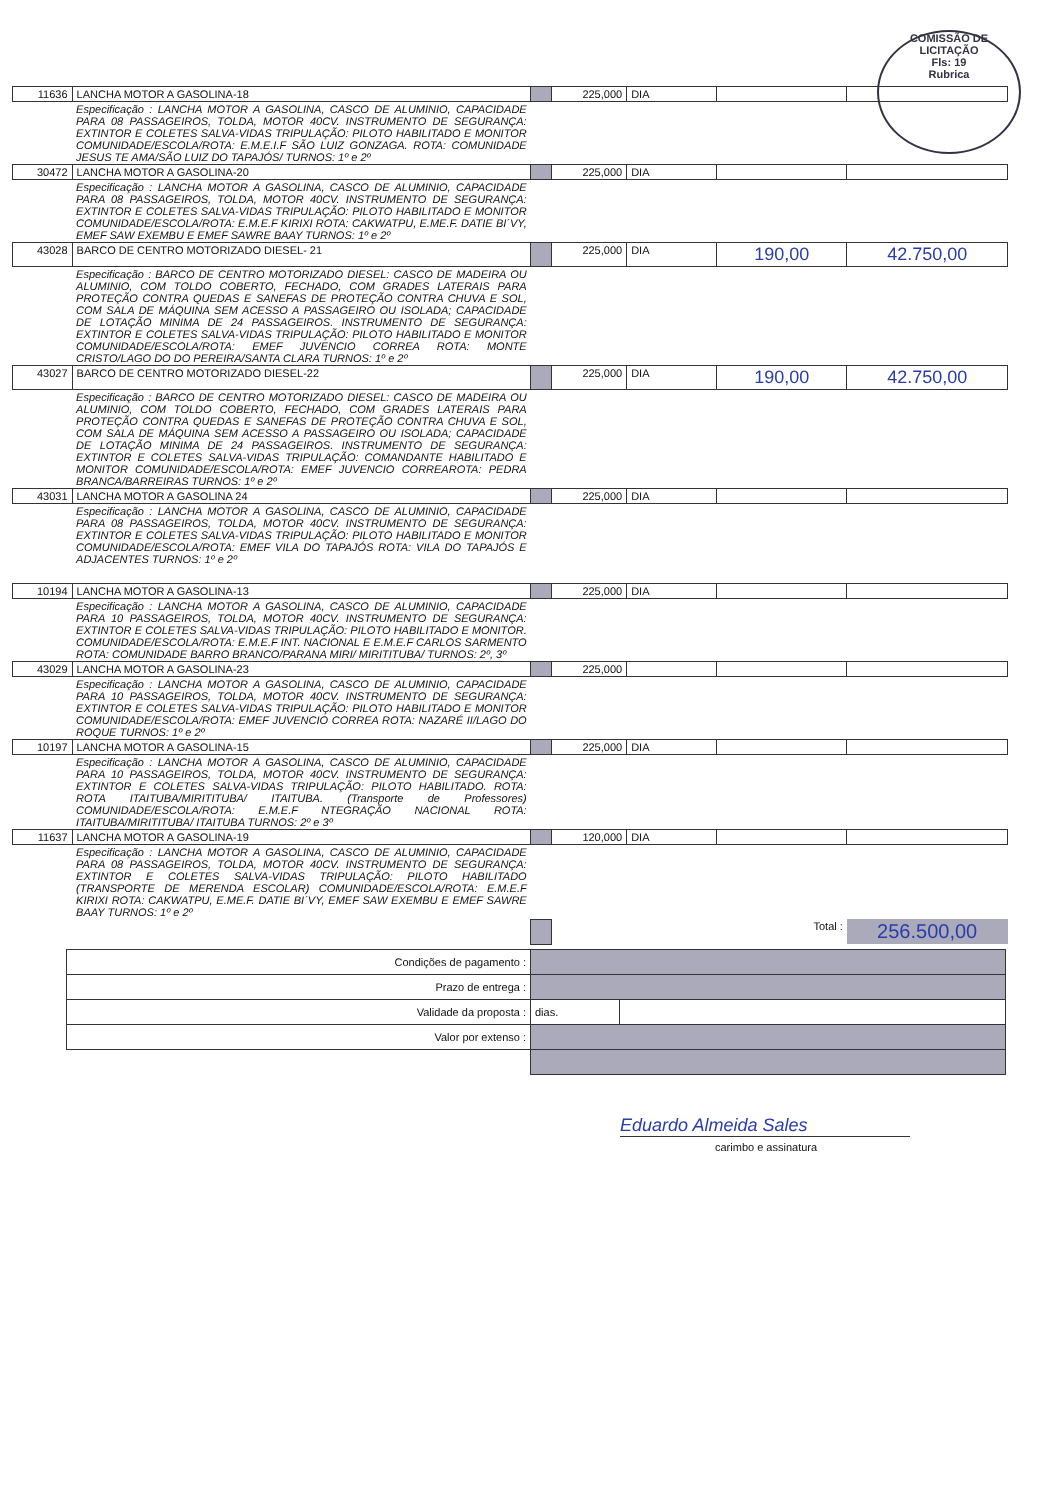COMISSÃO DE LICITAÇÃO
Fls: 19
Rubrica
| 11636 | LANCHA MOTOR A GASOLINA-18 | | 225,000 | DIA | | |
| | Especificação : LANCHA MOTOR A GASOLINA, CASCO DE ALUMINIO, CAPACIDADE PARA 08 PASSAGEIROS, TOLDA, MOTOR 40CV. INSTRUMENTO DE SEGURANÇA: EXTINTOR E COLETES SALVA-VIDAS TRIPULAÇÃO: PILOTO HABILITADO E MONITOR COMUNIDADE/ESCOLA/ROTA: E.M.E.I.F SÃO LUIZ GONZAGA. ROTA: COMUNIDADE JESUS TE AMA/SÃO LUIZ DO TAPAJÓS/ TURNOS: 1º e 2º | | | | | |
| 30472 | LANCHA MOTOR A GASOLINA-20 | | 225,000 | DIA | | |
| | Especificação : LANCHA MOTOR A GASOLINA, CASCO DE ALUMINIO, CAPACIDADE PARA 08 PASSAGEIROS, TOLDA, MOTOR 40CV. INSTRUMENTO DE SEGURANÇA: EXTINTOR E COLETES SALVA-VIDAS TRIPULAÇÃO: PILOTO HABILITADO E MONITOR COMUNIDADE/ESCOLA/ROTA: E.M.E.F KIRIXI ROTA: CAKWATPU, E.ME.F. DATIE BI´VY, EMEF SAW EXEMBU E EMEF SAWRE BAAY TURNOS: 1º e 2º | | | | | |
| 43028 | BARCO DE CENTRO MOTORIZADO DIESEL- 21 | | 225,000 | DIA | 190,00 | 42.750,00 |
| | Especificação : BARCO DE CENTRO MOTORIZADO DIESEL: CASCO DE MADEIRA OU ALUMINIO, COM TOLDO COBERTO, FECHADO, COM GRADES LATERAIS PARA PROTEÇÃO CONTRA QUEDAS E SANEFAS DE PROTEÇÃO CONTRA CHUVA E SOL, COM SALA DE MÁQUINA SEM ACESSO A PASSAGEIRO OU ISOLADA; CAPACIDADE DE LOTAÇÃO MINIMA DE 24 PASSAGEIROS. INSTRUMENTO DE SEGURANÇA: EXTINTOR E COLETES SALVA-VIDAS TRIPULAÇÃO: PILOTO HABILITADO E MONITOR COMUNIDADE/ESCOLA/ROTA: EMEF JUVENCIO CORREA ROTA: MONTE CRISTO/LAGO DO DO PEREIRA/SANTA CLARA TURNOS: 1º e 2º | | | | | |
| 43027 | BARCO DE CENTRO MOTORIZADO DIESEL-22 | | 225,000 | DIA | 190,00 | 42.750,00 |
| | Especificação : BARCO DE CENTRO MOTORIZADO DIESEL: CASCO DE MADEIRA OU ALUMINIO, COM TOLDO COBERTO, FECHADO, COM GRADES LATERAIS PARA PROTEÇÃO CONTRA QUEDAS E SANEFAS DE PROTEÇÃO CONTRA CHUVA E SOL, COM SALA DE MÁQUINA SEM ACESSO A PASSAGEIRO OU ISOLADA; CAPACIDADE DE LOTAÇÃO MINIMA DE 24 PASSAGEIROS. INSTRUMENTO DE SEGURANÇA: EXTINTOR E COLETES SALVA-VIDAS TRIPULAÇÃO: COMANDANTE HABILITADO E MONITOR COMUNIDADE/ESCOLA/ROTA: EMEF JUVENCIO CORREAROTA: PEDRA BRANCA/BARREIRAS TURNOS: 1º e 2º | | | | | |
| 43031 | LANCHA MOTOR A GASOLINA 24 | | 225,000 | DIA | | |
| | Especificação : LANCHA MOTOR A GASOLINA, CASCO DE ALUMINIO, CAPACIDADE PARA 08 PASSAGEIROS, TOLDA, MOTOR 40CV. INSTRUMENTO DE SEGURANÇA: EXTINTOR E COLETES SALVA-VIDAS TRIPULAÇÃO: PILOTO HABILITADO E MONITOR COMUNIDADE/ESCOLA/ROTA: EMEF VILA DO TAPAJÓS ROTA: VILA DO TAPAJÓS E ADJACENTES TURNOS: 1º e 2º | | | | | |
| 10194 | LANCHA MOTOR A GASOLINA-13 | | 225,000 | DIA | | |
| | Especificação : LANCHA MOTOR A GASOLINA, CASCO DE ALUMINIO, CAPACIDADE PARA 10 PASSAGEIROS, TOLDA, MOTOR 40CV. INSTRUMENTO DE SEGURANÇA: EXTINTOR E COLETES SALVA-VIDAS TRIPULAÇÃO: PILOTO HABILITADO E MONITOR. COMUNIDADE/ESCOLA/ROTA: E.M.E.F INT. NACIONAL E E.M.E.F CARLOS SARMENTO ROTA: COMUNIDADE BARRO BRANCO/PARANA MIRI/ MIRITITUBA/ TURNOS: 2º, 3º | | | | | |
| 43029 | LANCHA MOTOR A GASOLINA-23 | | 225,000 | | | |
| | Especificação : LANCHA MOTOR A GASOLINA, CASCO DE ALUMINIO, CAPACIDADE PARA 10 PASSAGEIROS, TOLDA, MOTOR 40CV. INSTRUMENTO DE SEGURANÇA: EXTINTOR E COLETES SALVA-VIDAS TRIPULAÇÃO: PILOTO HABILITADO E MONITOR COMUNIDADE/ESCOLA/ROTA: EMEF JUVENCIO CORREA ROTA: NAZARÉ II/LAGO DO ROQUE TURNOS: 1º e 2º | | | | | |
| 10197 | LANCHA MOTOR A GASOLINA-15 | | 225,000 | DIA | | |
| | Especificação : LANCHA MOTOR A GASOLINA, CASCO DE ALUMINIO, CAPACIDADE PARA 10 PASSAGEIROS, TOLDA, MOTOR 40CV. INSTRUMENTO DE SEGURANÇA: EXTINTOR E COLETES SALVA-VIDAS TRIPULAÇÃO: PILOTO HABILITADO. ROTA: ROTA ITAITUBA/MIRITITUBA/ ITAITUBA. (Transporte de Professores) COMUNIDADE/ESCOLA/ROTA: E.M.E.F NTEGRAÇÃO NACIONAL ROTA: ITAITUBA/MIRITITUBA/ ITAITUBA TURNOS: 2º e 3º | | | | | |
| 11637 | LANCHA MOTOR A GASOLINA-19 | | 120,000 | DIA | | |
| | Especificação : LANCHA MOTOR A GASOLINA, CASCO DE ALUMINIO, CAPACIDADE PARA 08 PASSAGEIROS, TOLDA, MOTOR 40CV. INSTRUMENTO DE SEGURANÇA: EXTINTOR E COLETES SALVA-VIDAS TRIPULAÇÃO: PILOTO HABILITADO (TRANSPORTE DE MERENDA ESCOLAR) COMUNIDADE/ESCOLA/ROTA: E.M.E.F KIRIXI ROTA: CAKWATPU, E.ME.F. DATIE BI´VY, EMEF SAW EXEMBU E EMEF SAWRE BAAY TURNOS: 1º e 2º | | | | | |
| | | | Total : | | | 256.500,00 |
| Condições de pagamento : | | |
| Prazo de entrega : | | |
| Validade da proposta : | dias. | |
| Valor por extenso : | | |
Eduardo Almeida Sales
carimbo e assinatura